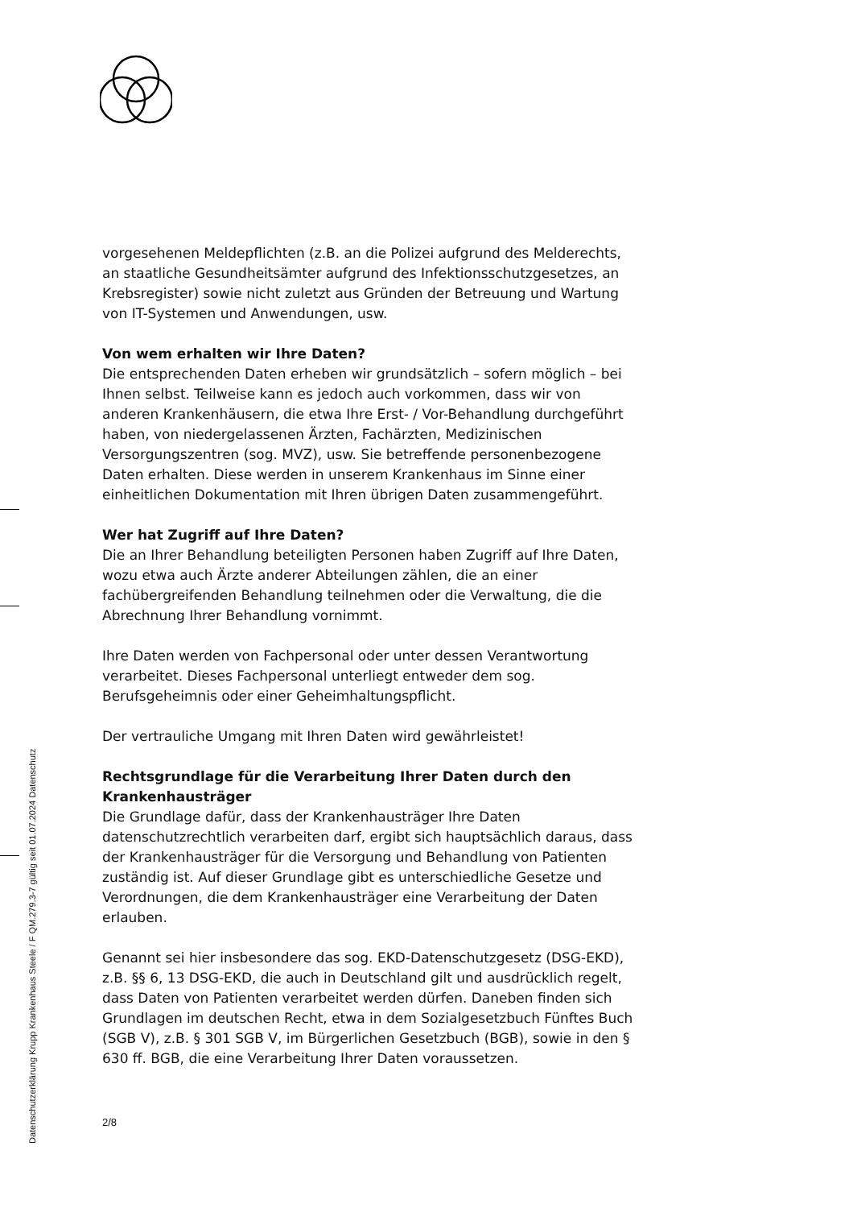vorgesehenen Meldepflichten (z.B. an die Polizei aufgrund des Melderechts, an staatliche Gesundheitsämter aufgrund des Infektionsschutzgesetzes, an Krebsregister) sowie nicht zuletzt aus Gründen der Betreuung und Wartung von IT-Systemen und Anwendungen, usw.
Von wem erhalten wir Ihre Daten?
Die entsprechenden Daten erheben wir grundsätzlich – sofern möglich – bei Ihnen selbst. Teilweise kann es jedoch auch vorkommen, dass wir von anderen Krankenhäusern, die etwa Ihre Erst- / Vor-Behandlung durchgeführt haben, von niedergelassenen Ärzten, Fachärzten, Medizinischen Versorgungszentren (sog. MVZ), usw. Sie betreffende personenbezogene Daten erhalten. Diese werden in unserem Krankenhaus im Sinne einer einheitlichen Dokumentation mit Ihren übrigen Daten zusammengeführt.
Wer hat Zugriff auf Ihre Daten?
Die an Ihrer Behandlung beteiligten Personen haben Zugriff auf Ihre Daten, wozu etwa auch Ärzte anderer Abteilungen zählen, die an einer fachübergreifenden Behandlung teilnehmen oder die Verwaltung, die die Abrechnung Ihrer Behandlung vornimmt.
Ihre Daten werden von Fachpersonal oder unter dessen Verantwortung verarbeitet. Dieses Fachpersonal unterliegt entweder dem sog. Berufsgeheimnis oder einer Geheimhaltungspflicht.
Der vertrauliche Umgang mit Ihren Daten wird gewährleistet!
Rechtsgrundlage für die Verarbeitung Ihrer Daten durch den Krankenhausträger
Die Grundlage dafür, dass der Krankenhausträger Ihre Daten datenschutzrechtlich verarbeiten darf, ergibt sich hauptsächlich daraus, dass der Krankenhausträger für die Versorgung und Behandlung von Patienten zuständig ist. Auf dieser Grundlage gibt es unterschiedliche Gesetze und Verordnungen, die dem Krankenhausträger eine Verarbeitung der Daten erlauben.
Genannt sei hier insbesondere das sog. EKD-Datenschutzgesetz (DSG-EKD), z.B. §§ 6, 13 DSG-EKD, die auch in Deutschland gilt und ausdrücklich regelt, dass Daten von Patienten verarbeitet werden dürfen. Daneben finden sich Grundlagen im deutschen Recht, etwa in dem Sozialgesetzbuch Fünftes Buch (SGB V), z.B. § 301 SGB V, im Bürgerlichen Gesetzbuch (BGB), sowie in den § 630 ff. BGB, die eine Verarbeitung Ihrer Daten voraussetzen.
2/8
Datenschutzerklärung Krupp Krankenhaus Steele / F QM.279.3-7 gültig seit 01.07.2024 Datenschutz